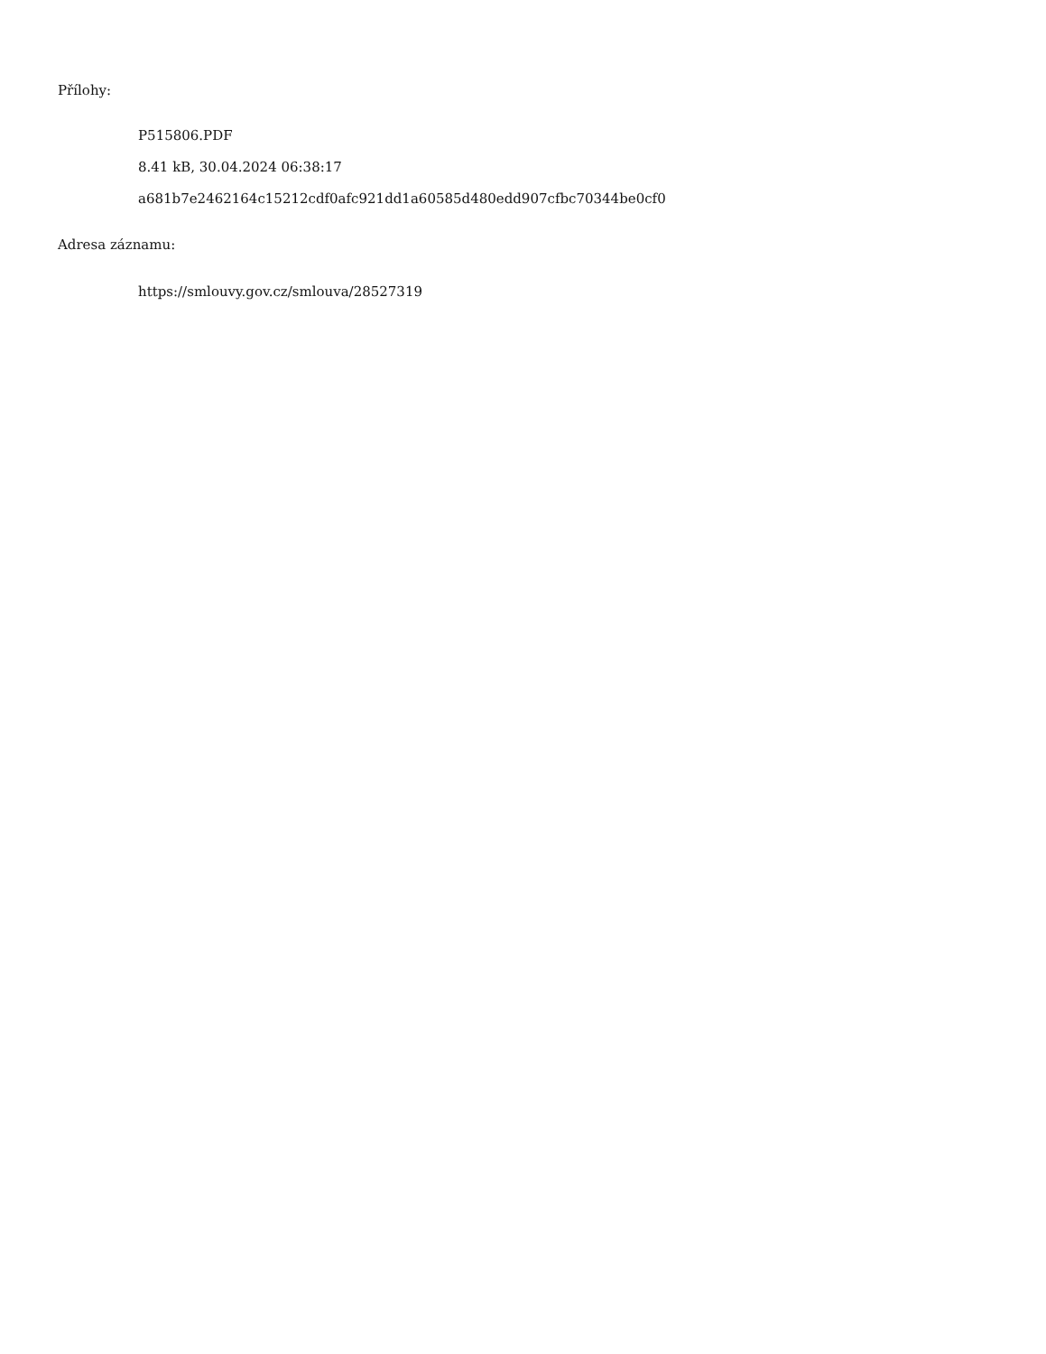Přílohy:
P515806.PDF
8.41 kB, 30.04.2024 06:38:17
a681b7e2462164c15212cdf0afc921dd1a60585d480edd907cfbc70344be0cf0
Adresa záznamu:
https://smlouvy.gov.cz/smlouva/28527319